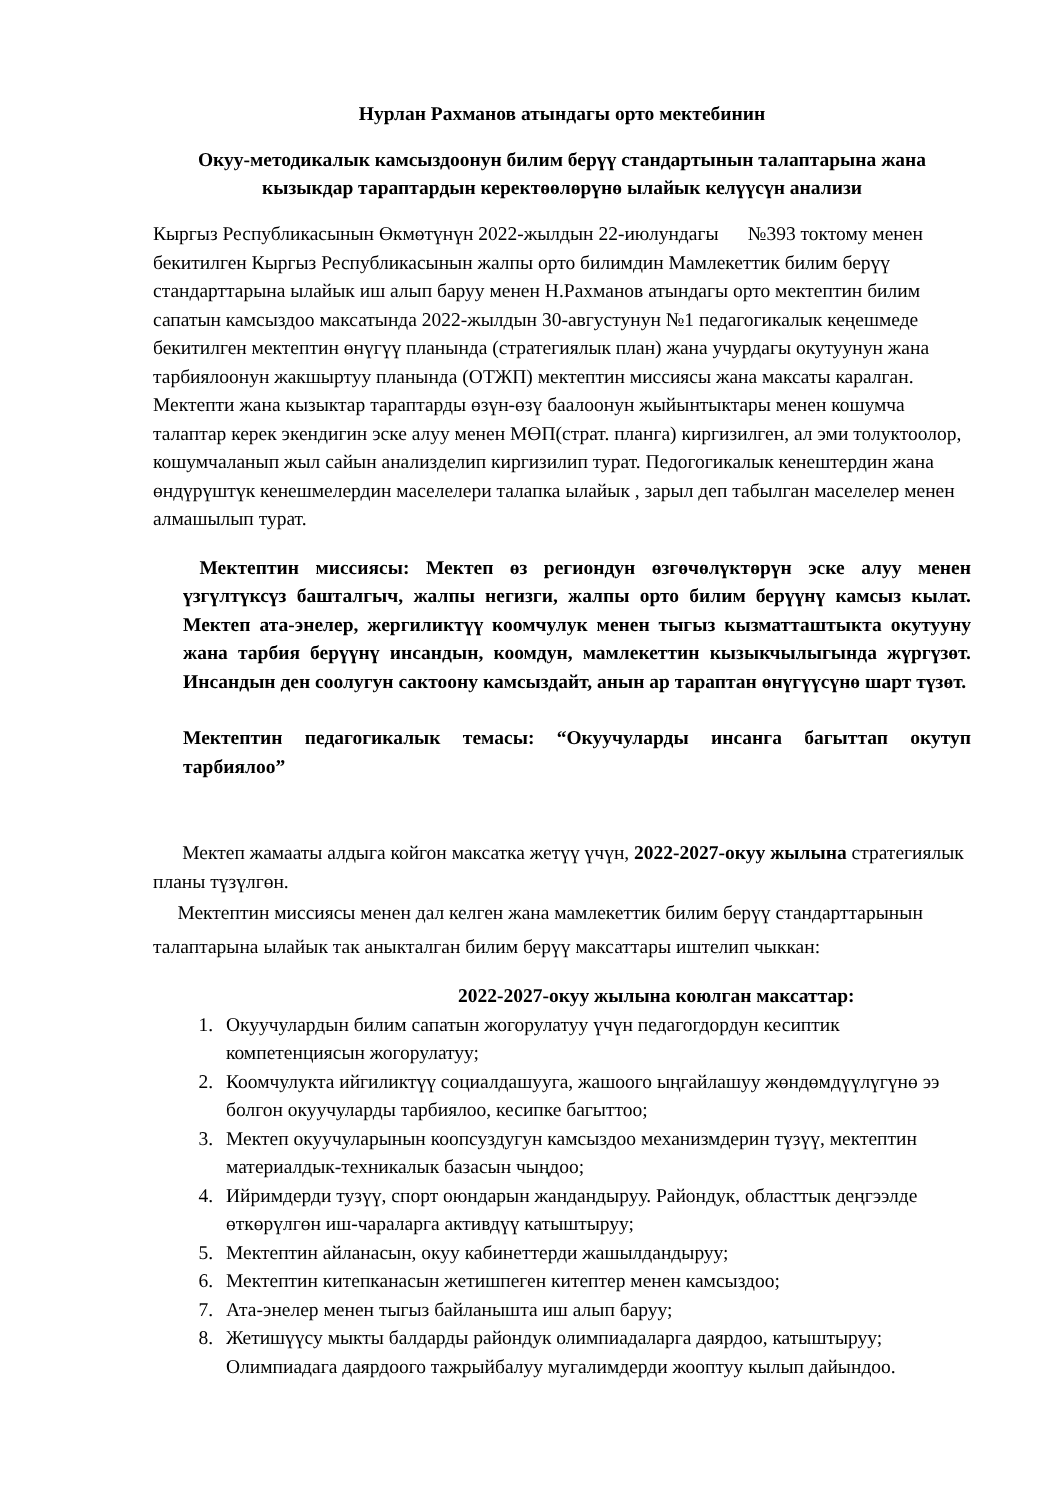Нурлан Рахманов атындагы орто мектебинин
Окуу-методикалык камсыздоонун билим берүү стандартынын талаптарына жана кызыкдар тараптардын керектөөлөрүнө ылайык келүүсүн анализи
Кыргыз Республикасынын Өкмөтүнүн 2022-жылдын 22-июлундагы №393 токтому менен бекитилген Кыргыз Республикасынын жалпы орто билимдин Мамлекеттик билим берүү стандарттарына ылайык иш алып баруу менен Н.Рахманов атындагы орто мектептин билим сапатын камсыздоо максатында 2022-жылдын 30-августунун №1 педагогикалык кеңешмеде бекитилген мектептин өнүгүү планында (стратегиялык план) жана учурдагы окутуунун жана тарбиялоонун жакшыртуу планында (ОТЖП) мектептин миссиясы жана максаты каралган. Мектепти жана кызыктар тараптарды өзүн-өзү баалоонун жыйынтыктары менен кошумча талаптар керек экендигин эске алуу менен МӨП(страт. планга) киргизилген, ал эми толуктоолор, кошумчаланып жыл сайын анализделип киргизилип турат. Педогогикалык кенештердин жана өндүрүштүк кенешмелердин маселелери талапка ылайык , зарыл деп табылган маселелер менен алмашылып турат.
Мектептин миссиясы: Мектеп өз региондун өзгөчөлүктөрүн эске алуу менен үзгүлтүксүз башталгыч, жалпы негизги, жалпы орто билим берүүнү камсыз кылат. Мектеп ата-энелер, жергиликтүү коомчулук менен тыгыз кызматташтыкта окутууну жана тарбия берүүнү инсандын, коомдун, мамлекеттин кызыкчылыгында жүргүзөт. Инсандын ден соолугун сактоону камсыздайт, анын ар тараптан өнүгүүсүнө шарт түзөт.
Мектептин педагогикалык темасы: “Окуучуларды инсанга багыттап окутуп тарбиялоо”
Мектеп жамааты алдыга койгон максатка жетүү үчүн, 2022-2027-окуу жылына стратегиялык планы түзүлгөн.
Мектептин миссиясы менен дал келген жана мамлекеттик билим берүү стандарттарынын талаптарына ылайык так аныкталган билим берүү максаттары иштелип чыккан:
2022-2027-окуу жылына коюлган максаттар:
1. Окуучулардын билим сапатын жогорулатуу үчүн педагогдордун кесиптик компетенциясын жогорулатуу;
2. Коомчулукта ийгиликтүү социалдашууга, жашоого ыңгайлашуу жөндөмдүүлүгүнө ээ болгон окуучуларды тарбиялоо, кесипке багыттоо;
3. Мектеп окуучуларынын коопсуздугун камсыздоо механизмдерин түзүү, мектептин материалдык-техникалык базасын чыңдоо;
4. Ийримдерди тузүү, спорт оюндарын жандандыруу. Райондук, областтык деңгээлде өткөрүлгөн иш-чараларга активдүү катыштыруу;
5. Мектептин айланасын, окуу кабинеттерди жашылдандыруу;
6. Мектептин китепканасын жетишпеген китептер менен камсыздоо;
7. Ата-энелер менен тыгыз байланышта иш алып баруу;
8. Жетишүүсу мыкты балдарды райондук олимпиадаларга даярдоо, катыштыруу; Олимпиадага даярдоого тажрыйбалуу мугалимдерди жооптуу кылып дайындоо.